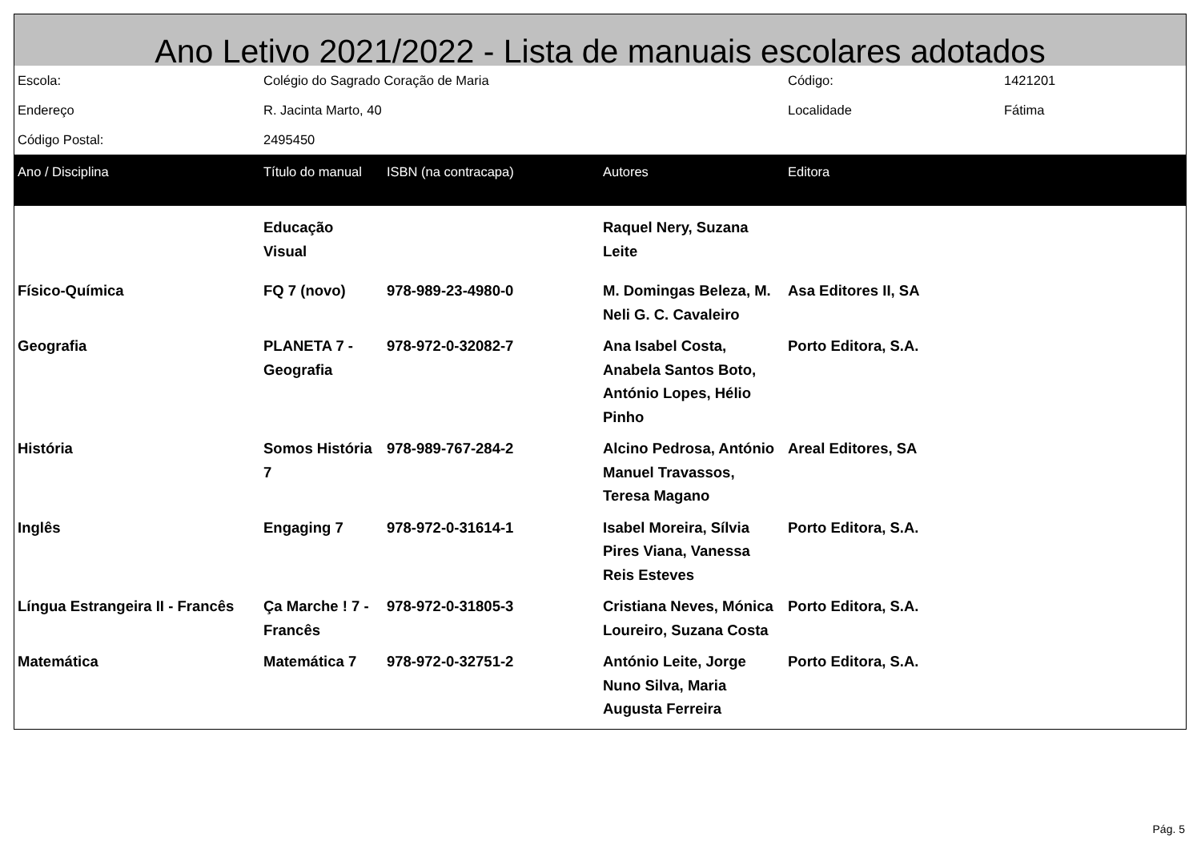Ano Letivo 2021/2022 - Lista de manuais escolares adotados
| Escola: | Colégio do Sagrado Coração de Maria | | | Código: | 1421201 |
| Endereço | R. Jacinta Marto, 40 | | | Localidade | Fátima |
| Código Postal: | 2495450 | | | | |
| Ano / Disciplina | Título do manual | ISBN (na contracapa) | Autores | Editora | |
| | Educação Visual | | Raquel Nery, Suzana Leite | | |
| Físico-Química | FQ 7 (novo) | 978-989-23-4980-0 | M. Domingas Beleza, M. Neli G. C. Cavaleiro | Asa Editores II, SA | |
| Geografia | PLANETA 7 - Geografia | 978-972-0-32082-7 | Ana Isabel Costa, Anabela Santos Boto, António Lopes, Hélio Pinho | Porto Editora, S.A. | |
| História | Somos História 7 | 978-989-767-284-2 | Alcino Pedrosa, António Manuel Travassos, Teresa Magano | Areal Editores, SA | |
| Inglês | Engaging 7 | 978-972-0-31614-1 | Isabel Moreira, Sílvia Pires Viana, Vanessa Reis Esteves | Porto Editora, S.A. | |
| Língua Estrangeira II - Francês | Ça Marche ! 7 - Francês | 978-972-0-31805-3 | Cristiana Neves, Mónica Loureiro, Suzana Costa | Porto Editora, S.A. | |
| Matemática | Matemática 7 | 978-972-0-32751-2 | António Leite, Jorge Nuno Silva, Maria Augusta Ferreira | Porto Editora, S.A. | |
Pág. 5